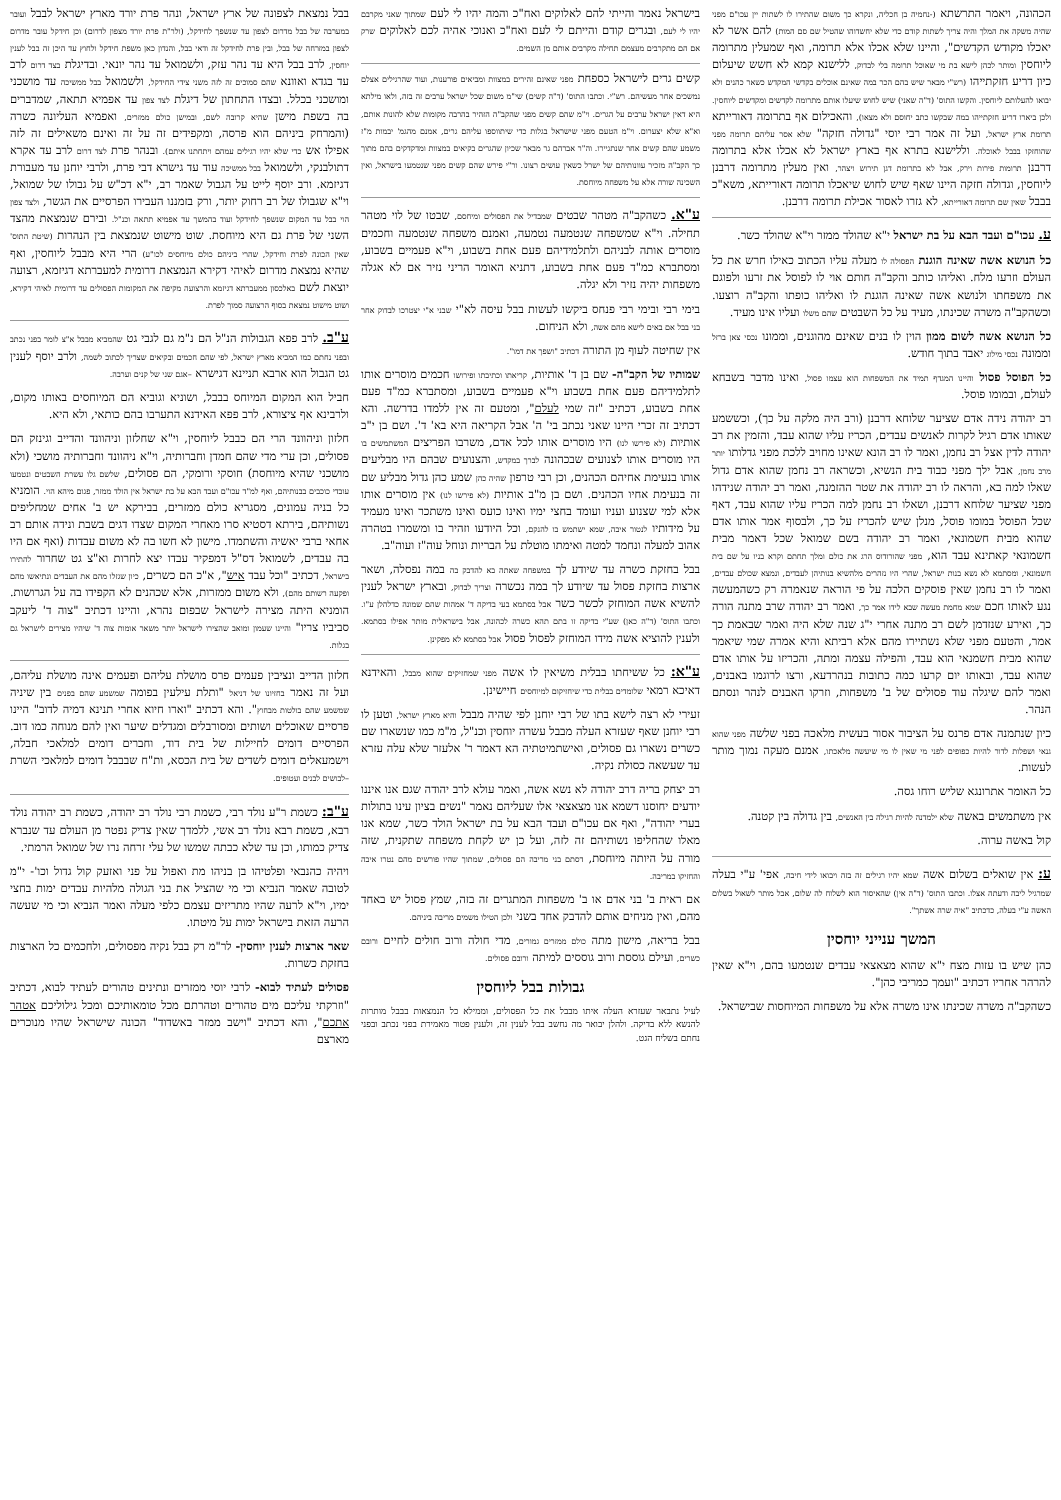הכהונה, ויאמר התרשתא (-נחמיה בן חכליה, ונקרא כך משום שהתירו לו לשתות יין עכו"ם מפני שהיה משקה את המלך והיה צריך לשתות קודם כדי שלא יחשדוהו שהטיל שם סם המות) להם אשר לא יאכלו מקודש הקדשים", והיינו שלא אכלו אלא תרומה, ואף שמעלין מתרומה ליוחסין ומותר לכהן לישא בת מי שאוכל תרומה בלי לבדוק, ללישנא קמא לא חשש שיעלום כיון דריע חזקתייהו (רש"י מבאר שיש בהם הכר במה שאינם אוכלים בקדשי המקדש כשאר כהנים ולא יבואו להעלותם ליוחסין. והקשו התוס' (ד"ה שאני) שיש לחוש שיעלו אותם מתרומה לקדשים ומקדשים ליוחסין. ולכן ביארו דריע חזקתייהו במה שבקשו כתב יחוסם ולא מצאו), והאכילום אף בתרומה דאורייתא תרומת ארץ ישראל, ועל זה אמר רבי יוסי "גדולה חזקה" שלא אסר עליהם תרומה מפני שהוחזקו בבבל לאוכלה. וללישנא בתרא אף בארץ ישראל לא אכלו אלא בתרומה דרבנן תרומות פירות וירק, אבל לא בתרומת דגן תירוש ויצהר, ואין מעלין מתרומה דרבנן ליוחסין, וגדולה חזקה היינו שאף שיש לחוש שיאכלו תרומה דאורייתא, משא"כ בבבל שאין שם תרומה דאורייתא, לא גזרו לאסור אכילת תרומה דרבנן.
ע. עכו"ם ועבד הבא על בת ישראל י"א שהולד ממזר וי"א שהולד כשר.
כל הנושא אשה שאינה הוגנת הפסולה לו מעלה עליו הכתוב כאילו חרש את כל העולם וזרעו מלח. ואליהו כותב והקב"ה חותם אוי לו לפוסל את זרעו ולפוגם את משפחתו ולנושא אשה שאינה הוגנת לו ואליהו כופתו והקב"ה רוצעו. וכשהקב"ה משרה שכינתו, מעיד על כל השבטים שהם משלו ועליו אינו מעיד.
כל הנושא אשה לשום ממון הוין לו בנים שאינם מהוגנים, וממונו נכסי צאן ברזל וממונה נכסי מילוג יאבד בתוך חודש.
כל הפוסל פסול והיינו המגדף תמיד את המשפחות הוא עצמו פסול, ואינו מדבר בשבחא לעולם, ובמומו פוסל.
רב יהודה נידה אדם שציער שלוחא דרבנן (ורב היה מלקה על כך), וכששמע שאותו אדם רגיל לקרות לאנשים עבדים, הכריז עליו שהוא עבד, והזמין את רב יהודה לדין אצל רב נחמן, ואמר לו רב הונא שאינו מחויב ללכת מפני גדלותו יותר מרב נחמן, אבל ילך מפני כבוד בית הנשיא, וכשראה רב נחמן שהוא אדם גדול שאלו למה בא, והראה לו רב יהודה את שטר ההזמנה, ואמר רב יהודה שנידהו מפני שציער שלוחא דרבנן, ושאלו רב נחמן למה הכריז עליו שהוא עבד, דאף שכל הפוסל במומו פוסל, מנלן שיש להכריז על כך, ולבסוף אמר אותו אדם שהוא מבית חשמונאי, ואמר רב יהודה בשם שמואל שכל דאמר מבית חשמונאי קאתינא עבד הוא, מפני שהורודוס הרג את כולם ומלך תחתם וקרא בניו על שם בית חשמונאי, ומסתמא לא נשא בנות ישראל, שהרי היו נזהרים מלהשיא בנותיהן לעבדים, ונמצא שכולם עבדים, ואמר לו רב נחמן שאין פוסקים הלכה על פי הוראה שנאמרה רק כשהמעשה נגע לאותו חכם שמא מחמת מעשה שבא לידו אמר כך, ואמר רב יהודה שרב מתנה הורה כך, ואירע שנזדמן לשם רב מתנה אחרי י"ג שנה שלא היה ואמר שבאמת כך אמר, והטעם מפני שלא נשתיירו מהם אלא רביתא והיא אמרה שמי שיאמר שהוא מבית חשמנאי הוא עבד, והפילה עצמה ומתה, והכריזו על אותו אדם שהוא עבד, ובאותו יום קרעו כמה כתובות בנהרדעא, ורצו לרוגמו באבנים, ואמר להם שיגלה עוד פסולים של ב' משפחות, וזרקו האבנים לנהר ונסתם הנהר.
כיון שנתמנה אדם פרנס על הציבור אסור בעשית מלאכה בפני שלשה מפני שהוא גנאי ושפלות לדור להיות כפופים לפני מי שאין לו מי שיעשה מלאכתו, אמנם מעקה נמוך מותר לעשות.
כל האומר אתרונגא שליש רוחו גסה.
אין משתמשים באשה שלא ילמדנה להיות רגילה בין האנשים, בין גדולה בין קטנה.
קול באשה ערוה.
ע: אין שואלים בשלום אשה שמא יהיו רגילים זה בזה ויבואו לידי חיבה, אפי' ע"י בעלה שמרגיל ליבה ודעתה אצלו. וכתבו התוס' (ד"ה אין) שהאיסור הוא לשלוח לה שלום, אבל מותר לשאול בשלום האשה ע"י בעלה, כדכתיב "איה שרה אשתך".
המשך ענייני יוחסין
כהן שיש בו עזות מצח י"א שהוא מצאצאי עבדים שנטמעו בהם, וי"א שאין להרהר אחריו דכתיב "ועמך כמריבי כהן".
כשהקב"ה משרה שכינתו אינו משרה אלא על משפחות המיוחסות שבישראל.
בישראל נאמר והייתי להם לאלוקים ואח"כ והמה יהיו לי לעם שמתוך שאני מקרבם יהיו לי לעם, ובגרים קודם והייתם לי לעם ואח"כ ואנוכי אהיה לכם לאלוקים שרק אם הם מתקרבים מעצמם תחילה מקרבים אותם מן השמים.
קשים גרים לישראל כספחת מפני שאינם זהירים במצוות ומביאים פורענות, ועוד שהרגילים אצלם נמשכים אחר מעשיהם. רש"י. וכתבו התוס' (ד"ה קשים) שי"מ משום שכל ישראל ערבים זה בזה, ולאו מילתא היא דאין ישראל ערבים על הגרים. וי"מ שהם קשים מפני שהקב"ה הזהיר בהרבה מקומות שלא להונות אותם, וא"א שלא יצערום. וי"מ הטעם מפני שישראל בגלות כדי שיתווספו עליהם גרים, אמנם מהגמ' יבמות מ"ז משמע שהם קשים אחר שנתגיירו. וה"ר אברהם גר מבאר שכיון שהגרים בקיאים במצוות ומדקדקים בהם מתוך כך הקב"ה מזכיר עוונותיהם של ישרל כשאין עושים רצונו. ור"י פירש שהם קשים מפני שנטמעו בישראל, ואין השכינה שורה אלא על משפחה מיוחסת.
ע"א. כשהקב"ה מטהר שבטים שמבדיל את הפסולים ומיחסם, שבטו של לוי מטהר תחילה. וי"א שמשפחה שנטמעה נטמעה, ואמנם משפחה שנטמעה וחכמים מוסרים אותה לבניהם ולתלמידיהם פעם אחת בשבוע, וי"א פעמיים בשבוע, ומסתברא כמ"ד פעם אחת בשבוע, דתניא האומר הריני נזיר אם לא אגלה משפחות יהיה נזיר ולא יגלה.
בימי רבי ובימי רבי פנחס ביקשו לעשות בבל עיסה לא"י שבני א"י יצטרכו לבדוק אחר בני בבל אם באים לישא מהם אשה, ולא הניחום.
אין שחיטה לעוף מן התורה דכתיב "ושפך את דמו".
שמותיו של הקב"ה- שם בן ד' אותיות, קריאתו וכתיבתו ופירושו חכמים מוסרים אותו לתלמידיהם פעם אחת בשבוע וי"א פעמיים בשבוע, ומסתברא כמ"ד פעם אחת בשבוע, דכתיב "זה שמי לעלם", ומטעם זה אין ללמדו בדרשה. והא דכתיב זה זכרי היינו שאני נכתב בי' ה' אבל הקריאה היא בא' ד'. ושם בן י"ב אותיות (לא פירשו לנו) היו מוסרים אותו לכל אדם, משרבו הפריצים המשתמשים בו היו מוסרים אותו לצנועים שבכהונה לברך במקדש, והצנועים שבהם היו מבליעים אותו בנעימת אחיהם הכהנים, וכן רבי טרפון שהיה כהן שמע כהן גדול מבליע שם זה בנעימת אחיו הכהנים. ושם בן מ"ב אותיות (לא פירשו לנו) אין מוסרים אותו אלא למי שצנוע ועניו ועומד בחצי ימיו ואינו כועס ואינו משתכר ואינו מעמיד על מידותיו לנטור איבה, שמא ישתמש בו להנקם, וכל היודעו וזהיר בו ומשמרו בטהרה אהוב למעלה ונחמד למטה ואימתו מוטלת על הבריות ונוחל עוה"ז ועוה"ב.
בבל בחזקת כשרה עד שיודע לך במשפחה שאתה בא להדבק בה במה נפסלה, ושאר ארצות בחזקת פסול עד שיודע לך במה נכשרה וצריך לבדוק, ובארץ ישראל לענין להשיא אשה המוחזק לכשר כשר אבל בסתמא בעי בדיקה ד' אמהות שהם שמונה כדלהלן ע"ו. וכתבו התוס' (ד"ה כאן) שע"י בדיקה זו בתם תהא כשרה לכהונה, אבל בישראלית מותר אפילו בסתמא. ולענין להוציא אשה מידו המוחזק לפסול פסול אבל בסתמא לא מפקינן.
ע"א: כל ששיחתו בבלית משיאין לו אשה מפני שמחזיקים שהוא מבבל, והאידנא דאיכא רמאי שלומדים בבלית כדי שיחזיקום למיוחסים חיישינן.
זעירי לא רצה לישא בתו של רבי יוחנן לפי שהיה מבבל והיא מארץ ישראל, וטען לו רבי יוחנן שאף שעזרא העלה מבבל עשרה יוחסין וכנ"ל, מ"מ כמו שנשארו שם כשרים נשארו גם פסולים, ואישתמיטתיה הא דאמר ר' אלעזר שלא עלה עזרא עד שעשאה כסולת נקיה.
רב יצחק בריה דרב יהודה לא נשא אשה, ואמר עולא לרב יהודה שגם אנו איננו יודעים יחוסנו דשמא אנו מצאצאי אלו שעליהם נאמר "נשים בציון עינו בתולות בערי יהודה", ואף אם עכו"ם ועבד הבא על בת ישראל הולד כשר, שמא אנו מאלו שהחליפו נשותיהם זה לזה, ועל כן יש לקחת משפחה שתקנית, שזה מורה על היותה מיוחסת, דסתם בני מריבה הם פסולים, שמתוך שהיו פורשים מהם נטרו איבה והחזיקו במריבה.
אם ראית ב' בני אדם או ב' משפחות המתגרים זה בזה, שמץ פסול יש באחד מהם, ואין מניחים אותם להדבק אחד בשני ולכן הטילו משמים מריבה ביניהם.
בבל בריאה, מישון מתה כולם ממזרים גמורים, מדי חולה ורוב חולים לחיים ורובם כשרים, ועילם גוססת ורוב גוססים למיתה ורובם פסולים.
גבולות בבל ליוחסין
לעיל נתבאר שעזרא העלה איתו מבבל את כל הפסולים, וממילא כל הנמצאות בבבל מותרות להנשא ללא בדיקה. ולהלן יבואר מה נחשב בבל לענין זה, ולענין פטור מאמירת בפני נכתב ובפני נחתם בשליח הגט.
בבל נמצאת לצפונה של ארץ ישראל, ונהר פרת יורד מארץ ישראל לבבל ועובר במערבה של בבל מדרום לצפון עד שנשפך לחידקל, (ולר"ת פרת יורד מצפון לדרום) וכן חידקל עובר מדרום לצפון במזרחה של בבל, ובין פרת לחידקל זה ודאי בבל, והנדון כאן משפת חידקל ולחוץ עד היכן זה בבל לענין יוחסין, לרב בבל היא עד נהר עזק, ולשמואל עד נהר יונאי. ובדיגלת בצד דרום לרב עד בגדא ואוונא שהם סמוכים זה לזה משני צידי החידקל, ולשמואל בבל ממשיכה עד מושכני ומושכני בכלל. ובצדו התחתון של דיגלת לצד צפון עד אפמיא תתאה, שמדברים בה בשפת מישן שהיא קרובה לשם, ובמישן כולם ממזרים, ואפמיא העליונה כשרה (והמרחק ביניהם הוא פרסה, ומקפידים זה על זה ואינם משאילים זה לזה אפילו אש כדי שלא יהיו רגילים עמהם ויתחתנו איתם). ובנהר פרת לצד דרום לרב עד אקרא דתולבנקי, ולשמואל בבל ממשיכה עוד עד גישרא דבי פרת, ולרבי יוחנן עד מעבורת דגיזמא. ורב יוסף לייט על הגבול שאמר רב, י"א דכ"ש על גבולו של שמואל, וי"א שגבולו של רב רחוק יותר, ורק בזמננו העבירו הפרסיים את הגשר, ולצד צפון הוי בבל עד המקום שנשפך לחידקל ועוד בהמשך עד אפמיא תתאה וכנ"ל. ובירם שנמצאת מהצד השני של פרת גם היא מיוחסת. שוט מישוט שנמצאת בין הנהרות (שיטת התוס' שאין הכונה לפרת וחידקל, שהרי ביניהם כולם מיוחסים לכו"ע) הרי היא מבבל ליוחסין, ואף שהיא נמצאת מדרום לאיהי דקירא הנמצאת דרומית למעברתא דגיזמא, רצועה יוצאת לשם באלכסון ממעברתא דגיזמא והרצועה מקיפה את המקומות הפסולים עד דרומית לאיהי דקירא, ושוט מישוט נמצאת בסוף הרצועה סמוך לפרת.
ע"ב. לרב פפא הגבולות הנ"ל הם נ"מ גם לגבי גט שהמביא מבבל א"צ לומר בפני נכתב ובפני נחתם כמו המביא מארץ ישראל, לפי שהם חכמים ובקיאים שצריך לכתוב לשמה, ולרב יוסף לענין גט הגבול הוא ארבא תניינא דגישרא –אגם שני של קנים וערבה.
חביל הוא המקום המיוחס בבבל, ושוניא וגוביא הם המיוחסים באותו מקום, ולרבינא אף ציצורא, לרב פפא האידנא התערבו בהם כותאי, ולא היא.
חלזון וניהוונד הרי הם כבבל ליוחסין, וי"א שחלזון וניהוונד והדייב וגינזק הם פסולים, וכן ערי מדי שהם חמדן וחברותיה, וי"א ניהוונד וחברותיה מושכי (ולא מושכני שהיא מיוחסת) חוסקי ורומקי, הם פסולים, שלשם גלו עשרת השבטים ונטמעו עובדי כוכבים בבנותיהם, ואף למ"ד עכו"ם ועבד הבא על בת ישראל אין הולד ממזר, פגום מיהא הוי. הומניא כל בניה עמונים, מסגריא כולם ממזרים, בבירקא יש ב' אחים שמחליפים נשותיהם, בירתא דסטיא סרו מאחרי המקום שצדו דגים בשבת ונידה אותם רב אחאי ברבי יאשיה והשתמדו. מישון לא חשו בה לא משום עבדות (ואף אם היו בה עבדים, לשמואל דס"ל דמפקיר עבדו יצא לחרות וא"צ גט שחרור להתירו בישראל, דכתיב "וכל עבד איש", א"כ הם כשרים, כיון שגזלו מהם את העבדים ונתיאשו מהם ופקעה רשותם מהם), ולא משום ממזרות, אלא שכהנים לא הקפידו בה על הגרושות. הומניא היתה מצירה לישראל שבפום נהרא, והיינו דכתיב "צוה ד' ליעקב סביביו צריו" והיינו שעמון ומואב שהצירו לישראל יותר משאר אומות צוה ד' שיהיו מצירים לישראל גם בגלות.
חלזון הדייב ונציבין פעמים פרס מושלת עליהם ופעמים אינה מושלת עליהם, ועל זה נאמר בחזיונו של דניאל "ותלת עילעין בפומה שמשמע שהם בפנים בין שיניה שמשמע שהם בולטות מבחוץ". והא דכתיב "וארו חיוא אחרי תנינא דמיה לדוב" היינו פרסיים שאוכלים ושותים ומסורבלים ומגדלים שיער ואין להם מנוחה כמו דוב. הפרסיים דומים לחיילות של בית דוד, וחברים דומים למלאכי חבלה, וישמעאלים דומים לשדים של בית הכסא, ות"ח שבבבל דומים למלאכי השרת –לבושים לבנים ועטופים.
ע"ב: כשמת ר"ע נולד רבי, כשמת רבי נולד רב יהודה, כשמת רב יהודה נולד רבא, כשמת רבא נולד רב אשי, ללמדך שאין צדיק נפטר מן העולם עד שנברא צדיק כמותו, וכן עד שלא כבתה שמשו של עלי זרחה נרו של שמואל הרמתי.
ויהיה כהנבאי ופלטיהו בן בניהו מת ואפול על פני ואזעק קול גדול וכו'- י"מ לטובה שאמר הנביא וכי מי שהציל את בני הגולה מלהיות עבדים ימות בחצי ימיו, וי"א לרעה שהיו מתריזים עצמם כלפי מעלה ואמר הנביא וכי מי שעשה הרעה הזאת בישראל ימות על מיטתו.
שאר ארצות לענין יוחסין- לר"מ רק בבל נקיה מפסולים, ולחכמים כל הארצות בחזקת כשרות.
פסולים לעתיד לבוא- לרבי יוסי ממזרים ונתינים טהורים לעתיד לבוא, דכתיב "וזרקתי עליכם מים טהורים וטהרתם מכל טומאותיכם ומכל גילוליכם אטהר אתכם", והא דכתיב "וישב ממזר באשדוד" הכונה שישראל שהיו מנוכרים מארצם